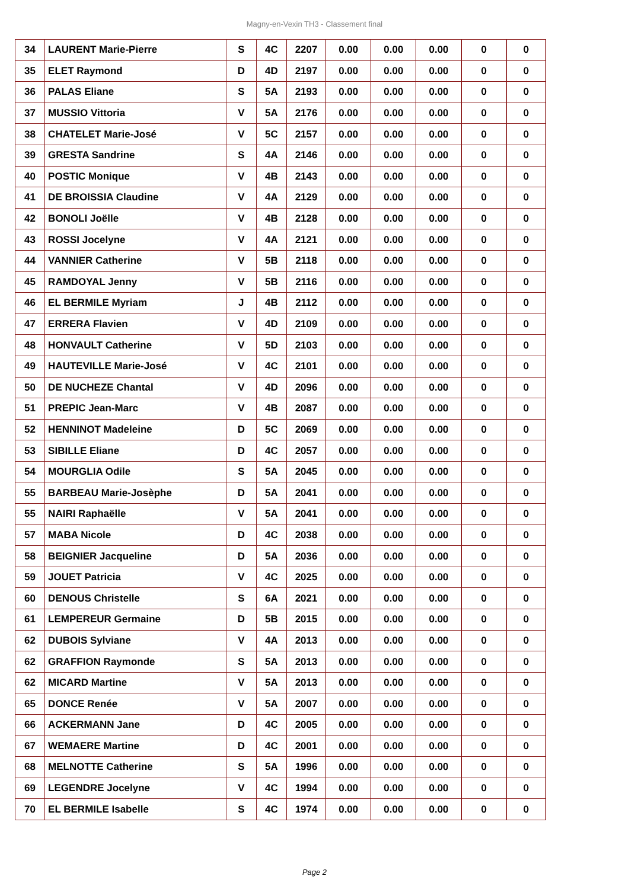Magny-en-Vexin TH3 - Classement final
| 34 | LAURENT Marie-Pierre | S | 4C | 2207 | 0.00 | 0.00 | 0.00 | 0 | 0 |
| 35 | ELET Raymond | D | 4D | 2197 | 0.00 | 0.00 | 0.00 | 0 | 0 |
| 36 | PALAS Eliane | S | 5A | 2193 | 0.00 | 0.00 | 0.00 | 0 | 0 |
| 37 | MUSSIO Vittoria | V | 5A | 2176 | 0.00 | 0.00 | 0.00 | 0 | 0 |
| 38 | CHATELET Marie-José | V | 5C | 2157 | 0.00 | 0.00 | 0.00 | 0 | 0 |
| 39 | GRESTA Sandrine | S | 4A | 2146 | 0.00 | 0.00 | 0.00 | 0 | 0 |
| 40 | POSTIC Monique | V | 4B | 2143 | 0.00 | 0.00 | 0.00 | 0 | 0 |
| 41 | DE BROISSIA Claudine | V | 4A | 2129 | 0.00 | 0.00 | 0.00 | 0 | 0 |
| 42 | BONOLI Joëlle | V | 4B | 2128 | 0.00 | 0.00 | 0.00 | 0 | 0 |
| 43 | ROSSI Jocelyne | V | 4A | 2121 | 0.00 | 0.00 | 0.00 | 0 | 0 |
| 44 | VANNIER Catherine | V | 5B | 2118 | 0.00 | 0.00 | 0.00 | 0 | 0 |
| 45 | RAMDOYAL Jenny | V | 5B | 2116 | 0.00 | 0.00 | 0.00 | 0 | 0 |
| 46 | EL BERMILE Myriam | J | 4B | 2112 | 0.00 | 0.00 | 0.00 | 0 | 0 |
| 47 | ERRERA Flavien | V | 4D | 2109 | 0.00 | 0.00 | 0.00 | 0 | 0 |
| 48 | HONVAULT Catherine | V | 5D | 2103 | 0.00 | 0.00 | 0.00 | 0 | 0 |
| 49 | HAUTEVILLE Marie-José | V | 4C | 2101 | 0.00 | 0.00 | 0.00 | 0 | 0 |
| 50 | DE NUCHEZE Chantal | V | 4D | 2096 | 0.00 | 0.00 | 0.00 | 0 | 0 |
| 51 | PREPIC Jean-Marc | V | 4B | 2087 | 0.00 | 0.00 | 0.00 | 0 | 0 |
| 52 | HENNINOT Madeleine | D | 5C | 2069 | 0.00 | 0.00 | 0.00 | 0 | 0 |
| 53 | SIBILLE Eliane | D | 4C | 2057 | 0.00 | 0.00 | 0.00 | 0 | 0 |
| 54 | MOURGLIA Odile | S | 5A | 2045 | 0.00 | 0.00 | 0.00 | 0 | 0 |
| 55 | BARBEAU Marie-Josèphe | D | 5A | 2041 | 0.00 | 0.00 | 0.00 | 0 | 0 |
| 55 | NAIRI Raphaëlle | V | 5A | 2041 | 0.00 | 0.00 | 0.00 | 0 | 0 |
| 57 | MABA Nicole | D | 4C | 2038 | 0.00 | 0.00 | 0.00 | 0 | 0 |
| 58 | BEIGNIER Jacqueline | D | 5A | 2036 | 0.00 | 0.00 | 0.00 | 0 | 0 |
| 59 | JOUET Patricia | V | 4C | 2025 | 0.00 | 0.00 | 0.00 | 0 | 0 |
| 60 | DENOUS Christelle | S | 6A | 2021 | 0.00 | 0.00 | 0.00 | 0 | 0 |
| 61 | LEMPEREUR Germaine | D | 5B | 2015 | 0.00 | 0.00 | 0.00 | 0 | 0 |
| 62 | DUBOIS Sylviane | V | 4A | 2013 | 0.00 | 0.00 | 0.00 | 0 | 0 |
| 62 | GRAFFION Raymonde | S | 5A | 2013 | 0.00 | 0.00 | 0.00 | 0 | 0 |
| 62 | MICARD Martine | V | 5A | 2013 | 0.00 | 0.00 | 0.00 | 0 | 0 |
| 65 | DONCE Renée | V | 5A | 2007 | 0.00 | 0.00 | 0.00 | 0 | 0 |
| 66 | ACKERMANN Jane | D | 4C | 2005 | 0.00 | 0.00 | 0.00 | 0 | 0 |
| 67 | WEMAERE Martine | D | 4C | 2001 | 0.00 | 0.00 | 0.00 | 0 | 0 |
| 68 | MELNOTTE Catherine | S | 5A | 1996 | 0.00 | 0.00 | 0.00 | 0 | 0 |
| 69 | LEGENDRE Jocelyne | V | 4C | 1994 | 0.00 | 0.00 | 0.00 | 0 | 0 |
| 70 | EL BERMILE Isabelle | S | 4C | 1974 | 0.00 | 0.00 | 0.00 | 0 | 0 |
Page 2